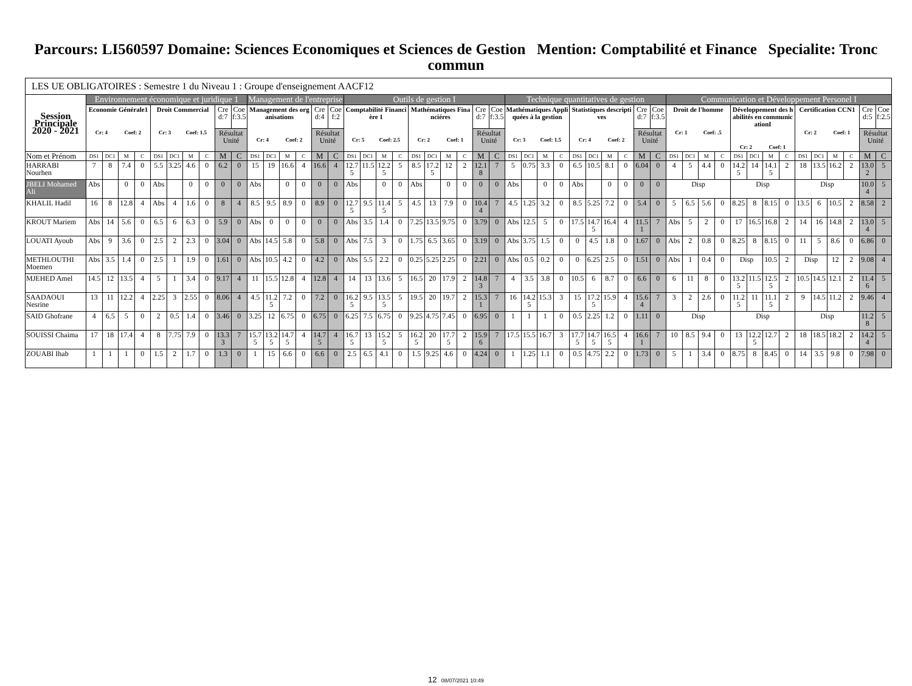Parcours: LI560597 Domaine: Sciences Economiques et Sciences de Gestion Mention: Comptabilité et Finance Specialite: Tronc commun
| LES UE OBLIGATOIRES : Semestre 1 du Niveau 1 : Groupe d'enseignement AACF12 | | | | | | | | | | | | | | | | | | | | | | | | | | | | | | | | | | | | | | | | | | | | | | | | | | |
| Session Principale 2020 - 2021 | Environnement économique et juridique 1 | | | | | | | | | | Management de l'entreprise | | | | | | Outils de gestion I | | | | | | | | | | Technique quantitatives de gestion | | | | | | | | | | Communication et Développement Personel I | | | | | | | | | | | | | |
| | Economie Générale1 Cr: 4 Coef: 2 | | | | Droit Commercial Cr: 3 Coef: 1.5 | | | | Cred:7 | Coef:3.5 | Management des organisations Cr: 4 Coef: 2 | | | | Cred:4 | Coef:2 | Comptabilité Financière 1 Cr: 5 Coef: 2.5 | | | | Mathématiques Financiéres Cr: 2 Coef: 1 | | | | Cred:7 | Coef:3.5 | Mathématiques Appliquées à la gestion Cr: 3 Coef: 1.5 | | | | Statistiques descriptives Cr: 4 Coef: 2 | | | | Cred:7 | Coef:3.5 | Droit de l'homme Cr: 1 Coef: .5 | | | | Développement des habilités en communicationI Cr: 2 Coef: 1 | | | | Certification CCN1 Cr: 2 Coef: 1 | | | | Cred:5 | Coef:2.5 |
| | | | | | | | | | Résultat Unité | | | | | | Résultat Unité | | | | | | | | | | Résultat Unité | | | | | | | | | | Résultat Unité | | | | | | | | | | | | | | Résultat Unité | |
| Nom et Prénom | DS1 | DC1 | M | C | DS1 | DC1 | M | C | M | C | DS1 | DC1 | M | C | M | C | DS1 | DC1 | M | C | DS1 | DC1 | M | C | M | C | DS1 | DC1 | M | C | DS1 | DC1 | M | C | M | C | DS1 | DC1 | M | C | DS1 | DC1 | M | C | DS1 | DC1 | M | C | M | C |
| HARRABI Nourhen | 7 | 8 | 7.4 | 0 | 5.5 | 3.25 | 4.6 | 0 | 6.2 | 0 | 15 | 19 | 16.6 | 4 | 16.6 | 4 | 12.75 | 11.5 | 12.25 | 5 | 8.5 | 17.25 | 12 | 2 | 12.18 | 7 | 5 | 0.75 | 3.3 | 0 | 6.5 | 10.5 | 8.1 | 0 | 6.04 | 0 | 4 | 5 | 4.4 | 0 | 14.25 | 14 | 14.15 | 2 | 18 | 13.5 | 16.2 | 2 | 13.02 | 5 |
| JBELI Mohamed Ali | Abs | | 0 | 0 | Abs | | 0 | 0 | 0 | 0 | Abs | | 0 | 0 | 0 | 0 | Abs | | 0 | 0 | Abs | | 0 | 0 | 0 | 0 | Abs | | 0 | 0 | Abs | | 0 | 0 | 0 | 0 | Disp | | | | Disp | | | | Disp | | | | 10.04 | 5 |
| KHALIL Hadil | 16 | 8 | 12.8 | 4 | Abs | 4 | 1.6 | 0 | 8 | 4 | 8.5 | 9.5 | 8.9 | 0 | 8.9 | 0 | 12.75 | 9.5 | 11.45 | 5 | 4.5 | 13 | 7.9 | 0 | 10.44 | 7 | 4.5 | 1.25 | 3.2 | 0 | 8.5 | 5.25 | 7.2 | 0 | 5.4 | 0 | 5 | 6.5 | 5.6 | 0 | 8.25 | 8 | 8.15 | 0 | 13.5 | 6 | 10.5 | 2 | 8.58 | 2 |
| KROUT Mariem | Abs | 14 | 5.6 | 0 | 6.5 | 6 | 6.3 | 0 | 5.9 | 0 | Abs | 0 | 0 | 0 | 0 | 0 | Abs | 3.5 | 1.4 | 0 | 7.25 | 13.5 | 9.75 | 0 | 3.79 | 0 | Abs | 12.5 | 5 | 0 | 17.5 | 14.75 | 16.4 | 4 | 11.51 | 7 | Abs | 5 | 2 | 0 | 17 | 16.5 | 16.8 | 2 | 14 | 16 | 14.8 | 2 | 13.04 | 5 |
| LOUATI Ayoub | Abs | 9 | 3.6 | 0 | 2.5 | 2 | 2.3 | 0 | 3.04 | 0 | Abs | 14.5 | 5.8 | 0 | 5.8 | 0 | Abs | 7.5 | 3 | 0 | 1.75 | 6.5 | 3.65 | 0 | 3.19 | 0 | Abs | 3.75 | 1.5 | 0 | 0 | 4.5 | 1.8 | 0 | 1.67 | 0 | Abs | 2 | 0.8 | 0 | 8.25 | 8 | 8.15 | 0 | 11 | 5 | 8.6 | 0 | 6.86 | 0 |
| METHLOUTHI Moemen | Abs | 3.5 | 1.4 | 0 | 2.5 | 1 | 1.9 | 0 | 1.61 | 0 | Abs | 10.5 | 4.2 | 0 | 4.2 | 0 | Abs | 5.5 | 2.2 | 0 | 0.25 | 5.25 | 2.25 | 0 | 2.21 | 0 | Abs | 0.5 | 0.2 | 0 | 0 | 6.25 | 2.5 | 0 | 1.51 | 0 | Abs | 1 | 0.4 | 0 | Disp | | 10.5 | 2 | Disp | | 12 | 2 | 9.08 | 4 |
| MJEHED Amel | 14.5 | 12 | 13.5 | 4 | 5 | 1 | 3.4 | 0 | 9.17 | 4 | 11 | 15.5 | 12.8 | 4 | 12.8 | 4 | 14 | 13 | 13.6 | 5 | 16.5 | 20 | 17.9 | 2 | 14.83 | 7 | 4 | 3.5 | 3.8 | 0 | 10.5 | 6 | 8.7 | 0 | 6.6 | 0 | 6 | 11 | 8 | 0 | 13.25 | 11.5 | 12.55 | 2 | 10.5 | 14.5 | 12.1 | 2 | 11.46 | 5 |
| SAADAOUI Nesrine | 13 | 11 | 12.2 | 4 | 2.25 | 3 | 2.55 | 0 | 8.06 | 4 | 4.5 | 11.25 | 7.2 | 0 | 7.2 | 0 | 16.25 | 9.5 | 13.55 | 5 | 19.5 | 20 | 19.7 | 2 | 15.31 | 7 | 16 | 14.25 | 15.3 | 3 | 15 | 17.25 | 15.9 | 4 | 15.64 | 7 | 3 | 2 | 2.6 | 0 | 11.25 | 11 | 11.15 | 2 | 9 | 14.5 | 11.2 | 2 | 9.46 | 4 |
| SAID Ghofrane | 4 | 6.5 | 5 | 0 | 2 | 0.5 | 1.4 | 0 | 3.46 | 0 | 3.25 | 12 | 6.75 | 0 | 6.75 | 0 | 6.25 | 7.5 | 6.75 | 0 | 9.25 | 4.75 | 7.45 | 0 | 6.95 | 0 | 1 | 1 | 1 | 0 | 0.5 | 2.25 | 1.2 | 0 | 1.11 | 0 | Disp | | | | Disp | | | | Disp | | | | 11.28 | 5 |
| SOUISSI Chaima | 17 | 18 | 17.4 | 4 | 8 | 7.75 | 7.9 | 0 | 13.33 | 7 | 15.75 | 13.25 | 14.75 | 4 | 14.75 | 4 | 16.75 | 13 | 15.25 | 5 | 16.25 | 20 | 17.75 | 2 | 15.96 | 7 | 17.5 | 15.5 | 16.7 | 3 | 17.75 | 14.75 | 16.55 | 4 | 16.61 | 7 | 10 | 8.5 | 9.4 | 0 | 13 | 12.25 | 12.7 | 2 | 18 | 18.5 | 18.2 | 2 | 14.24 | 5 |
| ZOUABI Ihab | 1 | 1 | 1 | 0 | 1.5 | 2 | 1.7 | 0 | 1.3 | 0 | 1 | 15 | 6.6 | 0 | 6.6 | 0 | 2.5 | 6.5 | 4.1 | 0 | 1.5 | 9.25 | 4.6 | 0 | 4.24 | 0 | 1 | 1.25 | 1.1 | 0 | 0.5 | 4.75 | 2.2 | 0 | 1.73 | 0 | 5 | 1 | 3.4 | 0 | 8.75 | 8 | 8.45 | 0 | 14 | 3.5 | 9.8 | 0 | 7.98 | 0 |
12 08/07/2021 10:49